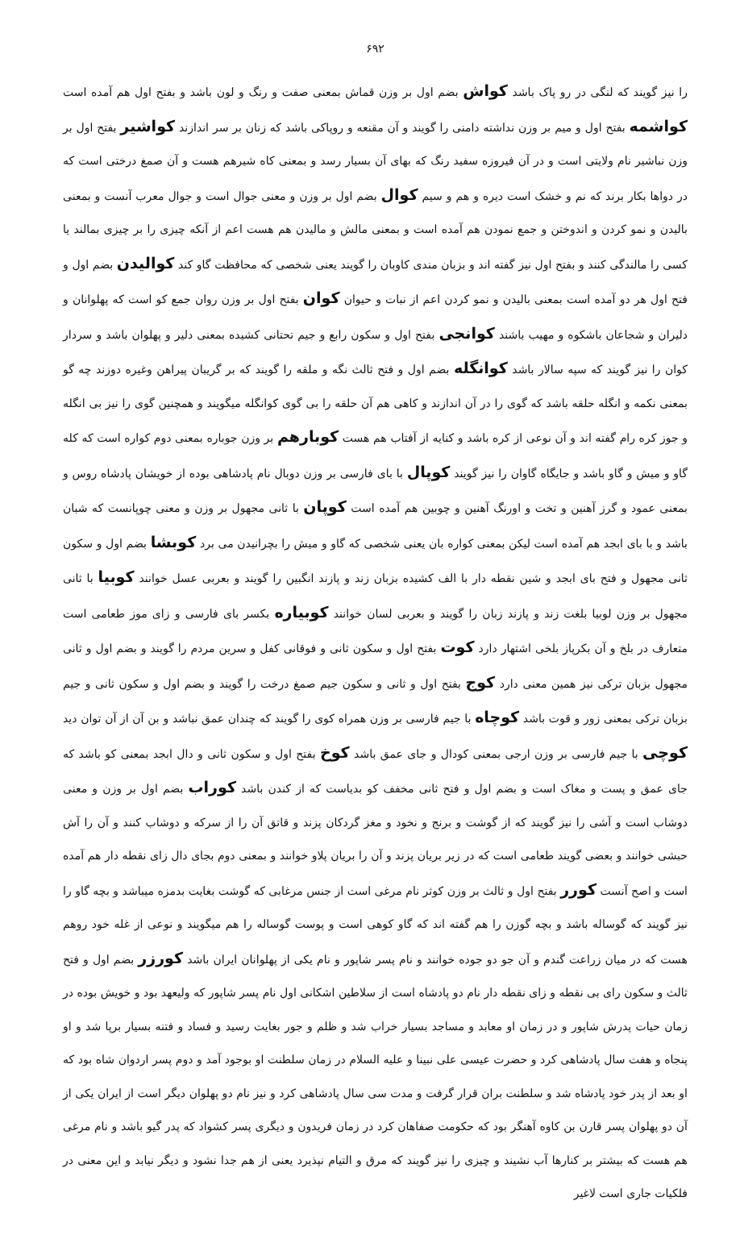۶۹۲
را نیز گویند که لنگی در رو پاک باشد کواش بضم اول بر وزن قماش بمعنی صفت و رنگ و لون باشد و بفتح اول هم آمده است کواشمه بفتح اول و میم بر وزن نداشته دامنی را گویند و آن مقنعه و روپاکی باشد که زنان بر سر اندازند کواشیر بفتح اول بر وزن نباشیر نام ولایتی است و در آن فیروزه سفید رنگ که بهای آن بسیار رسد و بمعنی کاه شیرهم هست و آن صمغ درختی است که در دواها بکار برند که نم و خشک است دیره و هم و سیم کوال بضم اول بر وزن و معنی جوال است و جوال معرب آنست و بمعنی بالیدن و نمو کردن و اندوختن و جمع نمودن هم آمده است و بمعنی مالش و مالیدن هم هست اعم از آنکه چیزی را بر چیزی بمالند یا کسی را مالندگی کنند و بفتح اول نیز گفته اند و بزبان مندی کاوبان را گویند یعنی شخصی که محافظت گاو کند کوالیدن بضم اول و فتح اول هر دو آمده است بمعنی بالیدن و نمو کردن اعم از نبات و حیوان کوان بفتح اول بر وزن روان جمع کو است که پهلوانان و دلیران و شجاعان باشکوه و مهیب باشند کوانجی بفتح اول و سکون رابع و جیم تحتانی کشیده بمعنی دلیر و پهلوان باشد و سردار کوان را نیز گویند که سپه سالار باشد کوانگله بضم اول و فتح ثالث نگه و ملقه را گویند که بر گریبان پیراهن وغیره دوزند چه گو بمعنی نکمه و انگله حلقه باشد که گوی را در آن اندازند و کاهی هم آن حلقه را بی گوی کوانگله میگویند و همچنین گوی را نیز بی انگله و جوز کره رام گفته اند و آن نوعی از کره باشد و کنایه از آفتاب هم هست کوبارهم بر وزن جوباره بمعنی دوم کواره است که کله گاو و میش و گاو باشد و جایگاه گاوان را نیز گویند کوپال با بای فارسی بر وزن دوبال نام پادشاهی بوده از خویشان پادشاه روس و بمعنی عمود و گرز آهنین و تخت و اورنگ آهنین و چوبین هم آمده است کوپان با ثانی مجهول بر وزن و معنی چوپانست که شبان باشد و با بای ابجد هم آمده است لیکن بمعنی کواره بان یعنی شخصی که گاو و میش را بچرانیدن می برد کوبشا بضم اول و سکون ثانی مجهول و فتح بای ابجد و شین نقطه دار با الف کشیده بزبان زند و پازند انگبین را گویند و بعربی عسل خوانند کوبیا با ثانی مجهول بر وزن لوبیا بلغت زند و پازند زبان را گویند و بعربی لسان خوانند کوبیاره بکسر بای فارسی و زای موز طعامی است متعارف در بلخ و آن بکرپاز بلخی اشتهار دارد کوت بفتح اول و سکون ثانی و فوقانی کفل و سرین مردم را گویند و بضم اول و ثانی مجهول بزبان ترکی نیز همین معنی دارد کوج بفتح اول و ثانی و سکون جیم صمغ درخت را گویند و بضم اول و سکون ثانی و جیم بزبان ترکی بمعنی زور و قوت باشد کوچاه با جیم فارسی بر وزن همراه کوی را گویند که چندان عمق نباشد و بن آن از آن توان دید کوچی با جیم فارسی بر وزن ارجی بمعنی کودال و جای عمق باشد کوخ بفتح اول و سکون ثانی و دال ابجد بمعنی کو باشد که جای عمق و پست و مغاک است و بضم اول و فتح ثانی مخفف کو بدیاست که از کندن باشد کوراب بضم اول بر وزن و معنی دوشاب است و آشی را نیز گویند که از گوشت و برنج و نخود و مغز گردکان پزند و قاتق آن را از سرکه و دوشاب کنند و آن را آش حبشی خوانند و بعضی گویند طعامی است که در زیر بریان پزند و آن را بریان پلاو خوانند و بمعنی دوم بجای دال زای نقطه دار هم آمده است و اصح آنست کورر بفتح اول و ثالث بر وزن کوثر نام مرغی است از جنس مرغابی که گوشت بغایت بدمزه میباشد و بچه گاو را نیز گویند که گوساله باشد و بچه گوزن را هم گفته اند که گاو کوهی است و پوست گوساله را هم میگویند و نوعی از غله خود روهم هست که در میان زراعت گندم و آن جو دو جوده خوانند و نام پسر شاپور و نام یکی از پهلوانان ایران باشد کورزر بضم اول و فتح ثالث و سکون رای بی نقطه و زای نقطه دار نام دو پادشاه است از سلاطین اشکانی اول نام پسر شاپور که ولیعهد بود و خویش بوده در زمان حیات پدرش شاپور و در زمان او معابد و مساجد بسیار خراب شد و ظلم و جور بغایت رسید و فساد و فتنه بسیار برپا شد و او پنجاه و هفت سال پادشاهی کرد و حضرت عیسی علی نبینا و علیه السلام در زمان سلطنت او بوجود آمد و دوم پسر اردوان شاه بود که او بعد از پدر خود پادشاه شد و سلطنت بران قرار گرفت و مدت سی سال پادشاهی کرد و نیز نام دو پهلوان دیگر است از ایران یکی از آن دو پهلوان پسر قارن بن کاوه آهنگر بود که حکومت صفاهان کرد در زمان فریدون و دیگری پسر کشواد که پدر گیو باشد و نام مرغی هم هست که بیشتر بر کنارها آب نشیند و چیزی را نیز گویند که مرق و التیام نپذیرد یعنی از هم جدا نشود و دیگر نیابد و این معنی در فلکیات جاری است لاغیر